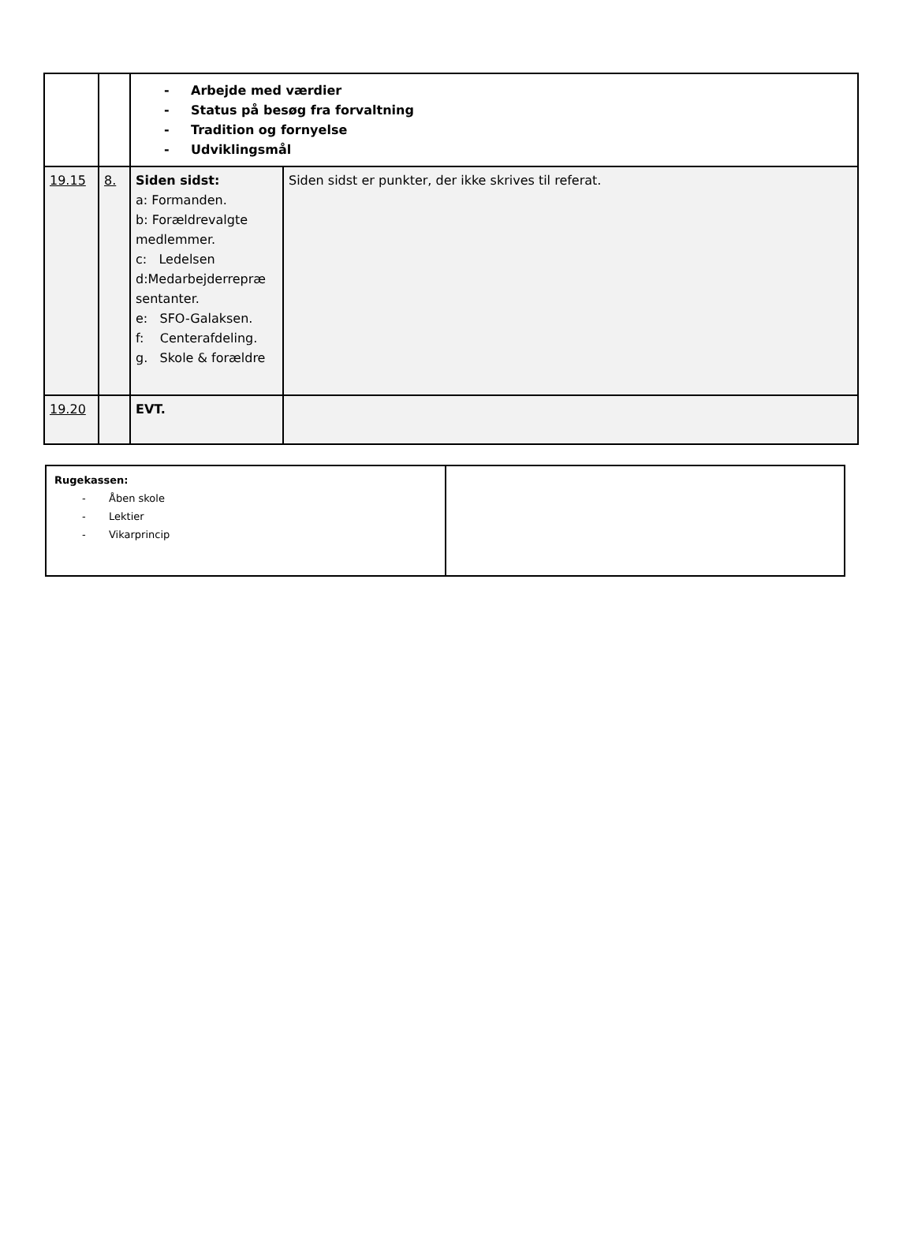| | | - Arbejde med værdier - Status på besøg fra forvaltning - Tradition og fornyelse - Udviklingsmål | |
| 19.15 | 8. | Siden sidst: a: Formanden. b: Forældrevalgte medlemmer. c: Ledelsen d:Medarbejderrepræ sentanter. e: SFO-Galaksen. f: Centerafdeling. g. Skole & forældre | Siden sidst er punkter, der ikke skrives til referat. |
| 19.20 | | EVT. | |
| Rugekassen: - Åben skole - Lektier - Vikarprincip | |